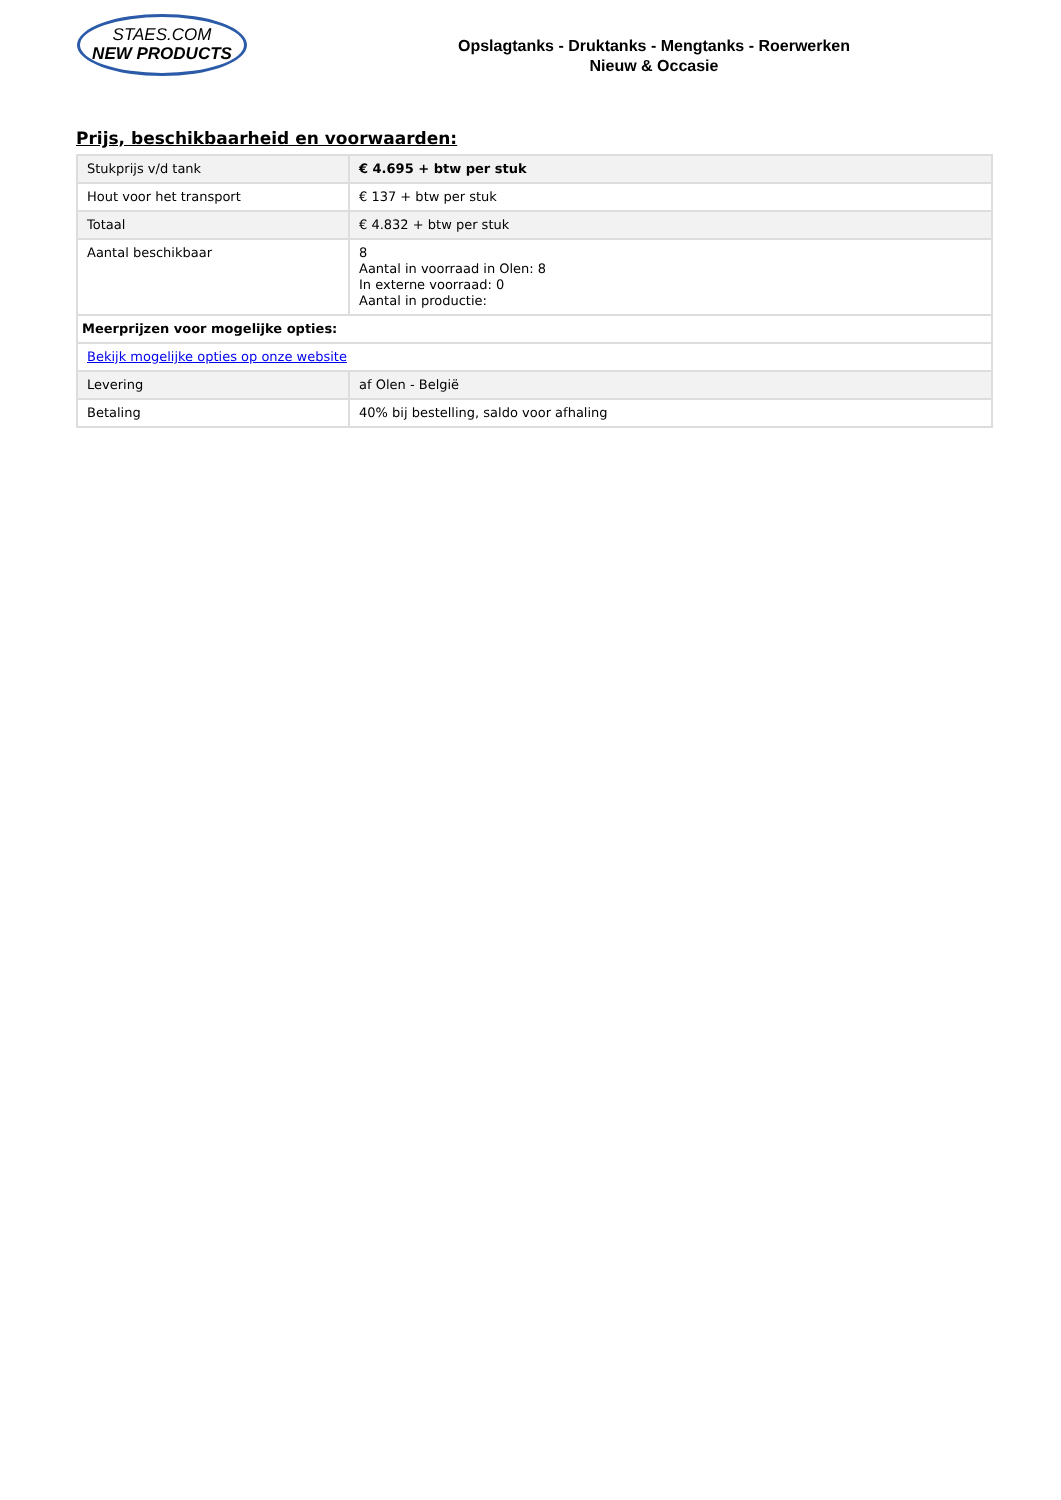STAES.COM
NEW PRODUCTS
Opslagtanks - Druktanks - Mengtanks - Roerwerken
Nieuw & Occasie
Prijs, beschikbaarheid en voorwaarden:
| Stukprijs v/d tank | € 4.695 + btw per stuk |
| Hout voor het transport | € 137 + btw per stuk |
| Totaal | € 4.832 + btw per stuk |
| Aantal beschikbaar | 8 Aantal in voorraad in Olen: 8 In externe voorraad: 0 Aantal in productie: |
| Meerprijzen voor mogelijke opties: | |
| Bekijk mogelijke opties op onze website | |
| Levering | af Olen - België |
| Betaling | 40% bij bestelling, saldo voor afhaling |